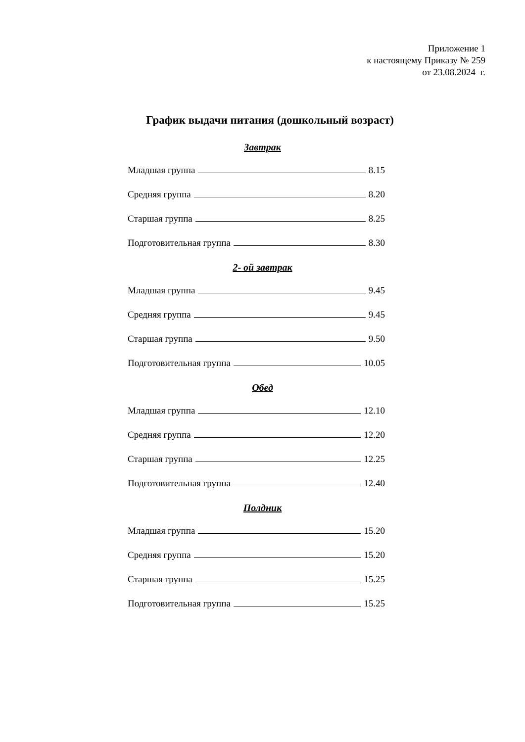Приложение 1
к настоящему Приказу № 259
от 23.08.2024 г.
График выдачи питания (дошкольный возраст)
Завтрак
Младшая группа 8.15
Средняя группа 8.20
Старшая группа 8.25
Подготовительная группа 8.30
2- ой завтрак
Младшая группа 9.45
Средняя группа 9.45
Старшая группа 9.50
Подготовительная группа 10.05
Обед
Младшая группа 12.10
Средняя группа 12.20
Старшая группа 12.25
Подготовительная группа 12.40
Полдник
Младшая группа 15.20
Средняя группа 15.20
Старшая группа 15.25
Подготовительная группа 15.25